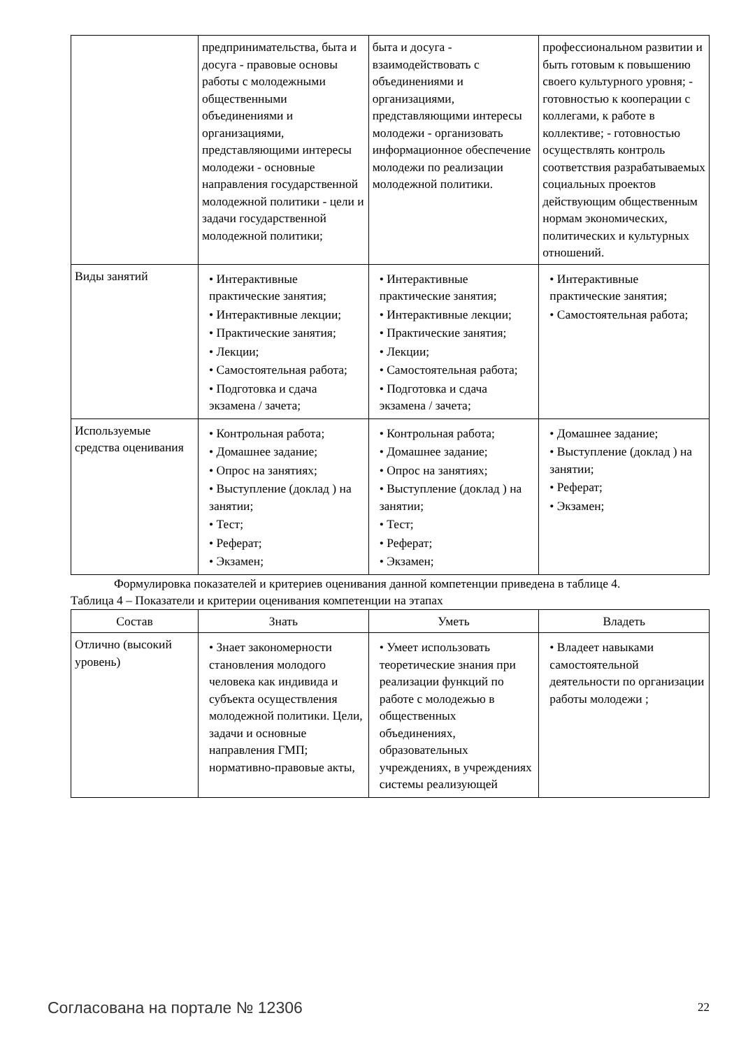| | предпринимательства, быта и досуга - правовые основы работы с молодежными общественными объединениями и организациями, представляющими интересы молодежи - основные направления государственной молодежной политики - цели и задачи государственной молодежной политики; | быта и досуга - взаимодействовать с объединениями и организациями, представляющими интересы молодежи - организовать информационное обеспечение молодежи по реализации молодежной политики. | профессиональном развитии и быть готовым к повышению своего культурного уровня; - готовностью к кооперации с коллегами, к работе в коллективе; - готовностью осуществлять контроль соответствия разрабатываемых социальных проектов действующим общественным нормам экономических, политических и культурных отношений. |
| Виды занятий | • Интерактивные практические занятия; • Интерактивные лекции; • Практические занятия; • Лекции; • Самостоятельная работа; • Подготовка и сдача экзамена / зачета; | • Интерактивные практические занятия; • Интерактивные лекции; • Практические занятия; • Лекции; • Самостоятельная работа; • Подготовка и сдача экзамена / зачета; | • Интерактивные практические занятия; • Самостоятельная работа; |
| Используемые средства оценивания | • Контрольная работа; • Домашнее задание; • Опрос на занятиях; • Выступление (доклад ) на занятии; • Тест; • Реферат; • Экзамен; | • Контрольная работа; • Домашнее задание; • Опрос на занятиях; • Выступление (доклад ) на занятии; • Тест; • Реферат; • Экзамен; | • Домашнее задание; • Выступление (доклад ) на занятии; • Реферат; • Экзамен; |
Формулировка показателей и критериев оценивания данной компетенции приведена в таблице 4.
Таблица 4 – Показатели и критерии оценивания компетенции на этапах
| Состав | Знать | Уметь | Владеть |
| --- | --- | --- | --- |
| Отлично (высокий уровень) | • Знает закономерности становления молодого человека как индивида и субъекта осуществления молодежной политики. Цели, задачи и основные направления ГМП; нормативно-правовые акты, | • Умеет использовать теоретические знания при реализации функций по работе с молодежью в общественных объединениях, образовательных учреждениях, в учреждениях системы реализующей | • Владеет навыками самостоятельной деятельности по организации работы молодежи ; |
Согласована на портале № 12306 22